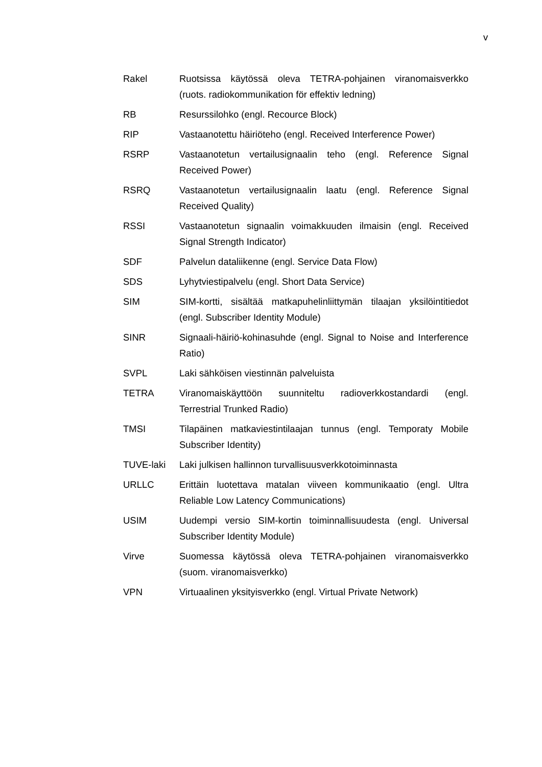v
Rakel Ruotsissa käytössä oleva TETRA-pohjainen viranomaisverkko (ruots. radiokommunikation för effektiv ledning)
RB Resurssilohko (engl. Recource Block)
RIP Vastaanotettu häiriöteho (engl. Received Interference Power)
RSRP Vastaanotetun vertailusignaalin teho (engl. Reference Signal Received Power)
RSRQ Vastaanotetun vertailusignaalin laatu (engl. Reference Signal Received Quality)
RSSI Vastaanotetun signaalin voimakkuuden ilmaisin (engl. Received Signal Strength Indicator)
SDF Palvelun dataliikenne (engl. Service Data Flow)
SDS Lyhytviestipalvelu (engl. Short Data Service)
SIM SIM-kortti, sisältää matkapuhelinliittymän tilaajan yksilöintitiedot (engl. Subscriber Identity Module)
SINR Signaali-häiriö-kohinasuhde (engl. Signal to Noise and Interference Ratio)
SVPL Laki sähköisen viestinnän palveluista
TETRA Viranomaiskäyttöön suunniteltu radioverkkostandardi (engl. Terrestrial Trunked Radio)
TMSI Tilapäinen matkaviestintilaajan tunnus (engl. Temporaty Mobile Subscriber Identity)
TUVE-laki Laki julkisen hallinnon turvallisuusverkkotoiminnasta
URLLC Erittäin luotettava matalan viiveen kommunikaatio (engl. Ultra Reliable Low Latency Communications)
USIM Uudempi versio SIM-kortin toiminnallisuudesta (engl. Universal Subscriber Identity Module)
Virve Suomessa käytössä oleva TETRA-pohjainen viranomaisverkko (suom. viranomaisverkko)
VPN Virtuaalinen yksityisverkko (engl. Virtual Private Network)